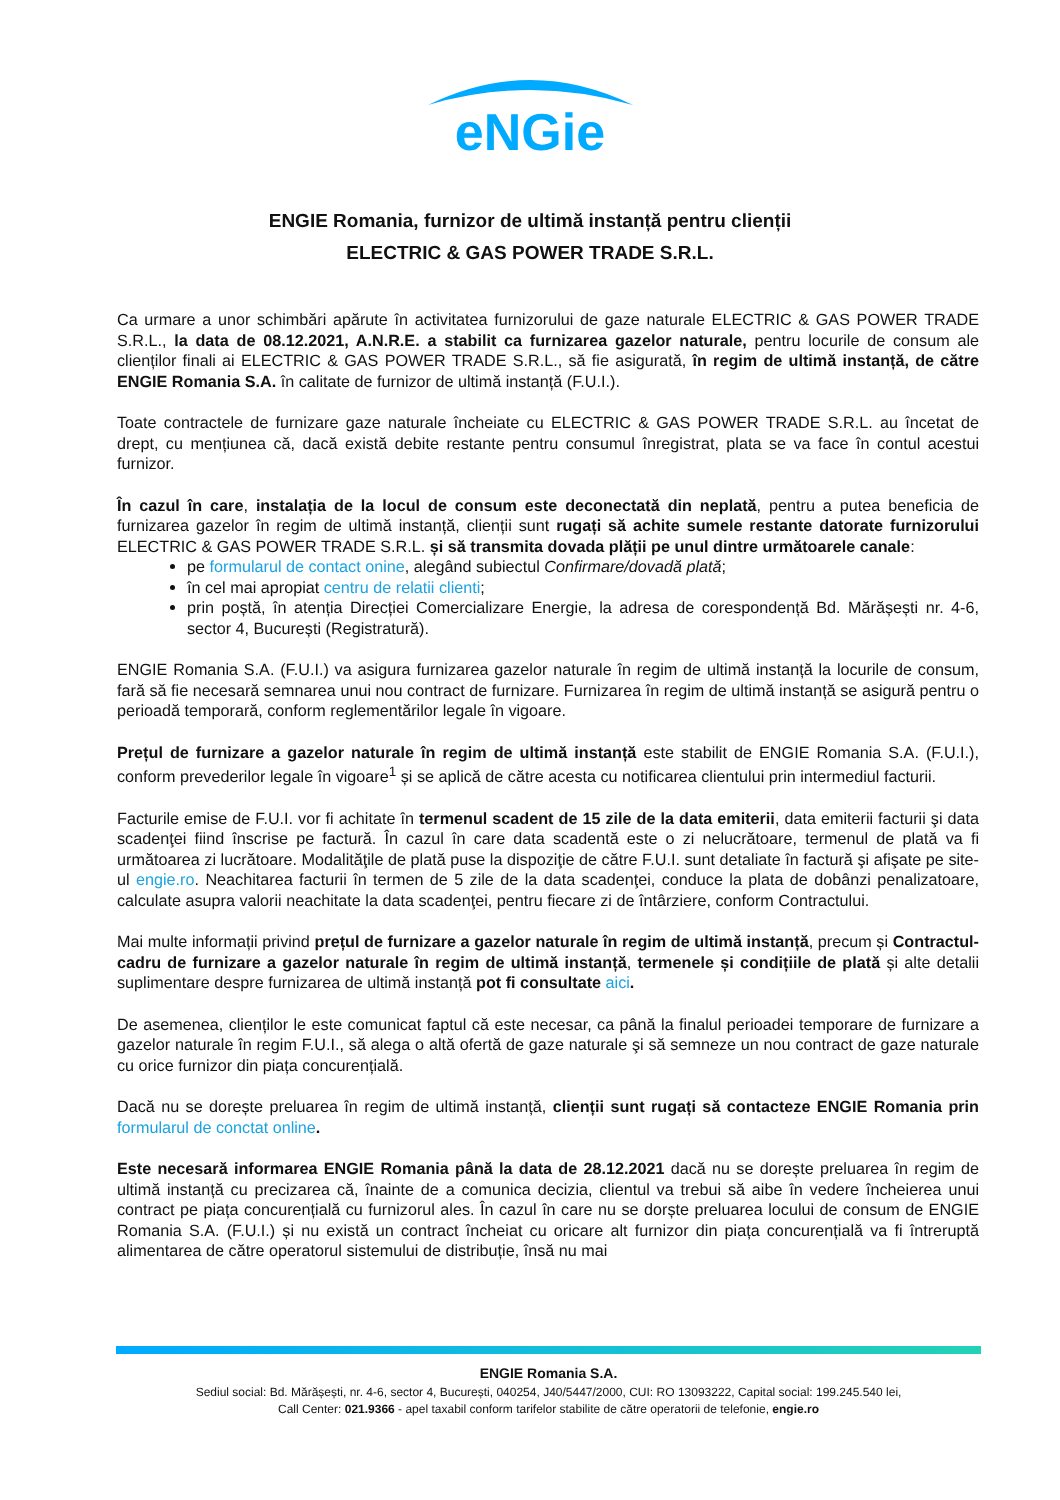eNGie
ENGIE Romania, furnizor de ultimă instanță pentru clienții
ELECTRIC & GAS POWER TRADE S.R.L.
Ca urmare a unor schimbări apărute în activitatea furnizorului de gaze naturale ELECTRIC & GAS POWER TRADE S.R.L., la data de 08.12.2021, A.N.R.E. a stabilit ca furnizarea gazelor naturale, pentru locurile de consum ale clienților finali ai ELECTRIC & GAS POWER TRADE S.R.L., să fie asigurată, în regim de ultimă instanță, de către ENGIE Romania S.A. în calitate de furnizor de ultimă instanță (F.U.I.).
Toate contractele de furnizare gaze naturale încheiate cu ELECTRIC & GAS POWER TRADE S.R.L. au încetat de drept, cu mențiunea că, dacă există debite restante pentru consumul înregistrat, plata se va face în contul acestui furnizor.
În cazul în care, instalația de la locul de consum este deconectată din neplată, pentru a putea beneficia de furnizarea gazelor în regim de ultimă instanță, clienții sunt rugați să achite sumele restante datorate furnizorului ELECTRIC & GAS POWER TRADE S.R.L. și să transmita dovada plății pe unul dintre următoarele canale:
pe formularul de contact onine, alegând subiectul Confirmare/dovadă plată;
în cel mai apropiat centru de relatii clienti;
prin poștă, în atenția Direcției Comercializare Energie, la adresa de corespondență Bd. Mărășești nr. 4-6, sector 4, București (Registratură).
ENGIE Romania S.A. (F.U.I.) va asigura furnizarea gazelor naturale în regim de ultimă instanță la locurile de consum, fară să fie necesară semnarea unui nou contract de furnizare. Furnizarea în regim de ultimă instanță se asigură pentru o perioadă temporară, conform reglementărilor legale în vigoare.
Prețul de furnizare a gazelor naturale în regim de ultimă instanță este stabilit de ENGIE Romania S.A. (F.U.I.), conform prevederilor legale în vigoare<sup>1</sup> și se aplică de către acesta cu notificarea clientului prin intermediul facturii.
Facturile emise de F.U.I. vor fi achitate în termenul scadent de 15 zile de la data emiterii, data emiterii facturii şi data scadenţei fiind înscrise pe factură. În cazul în care data scadentă este o zi nelucrătoare, termenul de plată va fi următoarea zi lucrătoare. Modalităţile de plată puse la dispoziţie de către F.U.I. sunt detaliate în factură şi afişate pe site-ul engie.ro. Neachitarea facturii în termen de 5 zile de la data scadenţei, conduce la plata de dobânzi penalizatoare, calculate asupra valorii neachitate la data scadenţei, pentru fiecare zi de întârziere, conform Contractului.
Mai multe informații privind prețul de furnizare a gazelor naturale în regim de ultimă instanță, precum și Contractul-cadru de furnizare a gazelor naturale în regim de ultimă instanță, termenele și condițiile de plată și alte detalii suplimentare despre furnizarea de ultimă instanță pot fi consultate aici.
De asemenea, clienților le este comunicat faptul că este necesar, ca până la finalul perioadei temporare de furnizare a gazelor naturale în regim F.U.I., să alega o altă ofertă de gaze naturale şi să semneze un nou contract de gaze naturale cu orice furnizor din piața concurențială.
Dacă nu se dorește preluarea în regim de ultimă instanță, clienții sunt rugați să contacteze ENGIE Romania prin formularul de conctat online.
Este necesară informarea ENGIE Romania până la data de 28.12.2021 dacă nu se dorește preluarea în regim de ultimă instanță cu precizarea că, înainte de a comunica decizia, clientul va trebui să aibe în vedere încheierea unui contract pe piața concurențială cu furnizorul ales. În cazul în care nu se dorște preluarea locului de consum de ENGIE Romania S.A. (F.U.I.) și nu există un contract încheiat cu oricare alt furnizor din piața concurențială va fi întreruptă alimentarea de către operatorul sistemului de distribuție, însă nu mai
ENGIE Romania S.A.
Sediul social: Bd. Mărășești, nr. 4-6, sector 4, București, 040254, J40/5447/2000, CUI: RO 13093222, Capital social: 199.245.540 lei,
Call Center: 021.9366 - apel taxabil conform tarifelor stabilite de către operatorii de telefonie, engie.ro